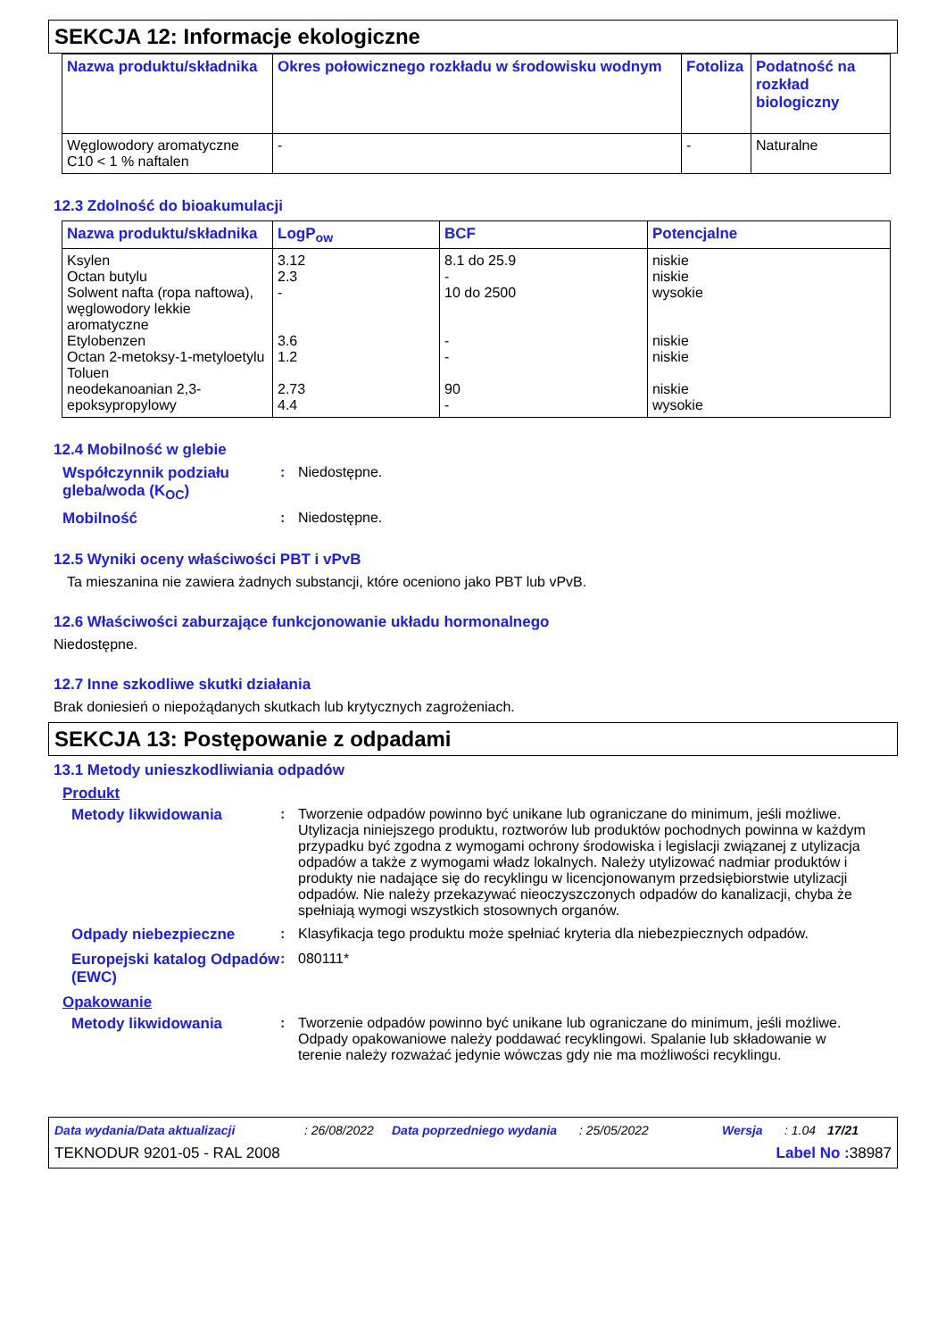SEKCJA 12: Informacje ekologiczne
| Nazwa produktu/składnika | Okres połowicznego rozkładu w środowisku wodnym | Fotoliza | Podatność na rozkład biologiczny |
| --- | --- | --- | --- |
| Węglowodory aromatyczne C10 < 1 % naftalen | - | - | Naturalne |
12.3 Zdolność do bioakumulacji
| Nazwa produktu/składnika | LogP<sub>ow</sub> | BCF | Potencjalne |
| --- | --- | --- | --- |
| Ksylen Octan butylu Solwent nafta (ropa naftowa), węglowodory lekkie aromatyczne Etylobenzen Octan 2-metoksy-1-metyloetylu Toluen neodekanoanian 2,3-epoksypropylowy | 3.12 2.3 - 3.6 1.2 2.73 4.4 | 8.1 do 25.9 - 10 do 2500 - - 90 - | niskie niskie wysokie niskie niskie niskie wysokie |
12.4 Mobilność w glebie
Współczynnik podziału gleba/woda (K<sub>OC</sub>)
: Niedostępne.
Mobilność : Niedostępne.
12.5 Wyniki oceny właściwości PBT i vPvB
Ta mieszanina nie zawiera żadnych substancji, które oceniono jako PBT lub vPvB.
12.6 Właściwości zaburzające funkcjonowanie układu hormonalnego
Niedostępne.
12.7 Inne szkodliwe skutki działania
Brak doniesień o niepożądanych skutkach lub krytycznych zagrożeniach.
SEKCJA 13: Postępowanie z odpadami
13.1 Metody unieszkodliwiania odpadów
Produkt
Metody likwidowania : Tworzenie odpadów powinno być unikane lub ograniczane do minimum, jeśli możliwe. Utylizacja niniejszego produktu, roztworów lub produktów pochodnych powinna w każdym przypadku być zgodna z wymogami ochrony środowiska i legislacji związanej z utylizacja odpadów a także z wymogami władz lokalnych. Należy utylizować nadmiar produktów i produkty nie nadające się do recyklingu w licencjonowanym przedsiębiorstwie utylizacji odpadów. Nie należy przekazywać nieoczyszczonych odpadów do kanalizacji, chyba że spełniają wymogi wszystkich stosownych organów.
Odpady niebezpieczne : Klasyfikacja tego produktu może spełniać kryteria dla niebezpiecznych odpadów.
Europejski katalog Odpadów (EWC)
: 080111*
Opakowanie
Metody likwidowania : Tworzenie odpadów powinno być unikane lub ograniczane do minimum, jeśli możliwe. Odpady opakowaniowe należy poddawać recyklingowi. Spalanie lub składowanie w terenie należy rozważać jedynie wówczas gdy nie ma możliwości recyklingu.
Data wydania/Data aktualizacji: 26/08/2022 Data poprzedniego wydania: 25/05/2022 Wersja: 1.04 17/21
TEKNODUR 9201-05 - RAL 2008 Label No : 38987